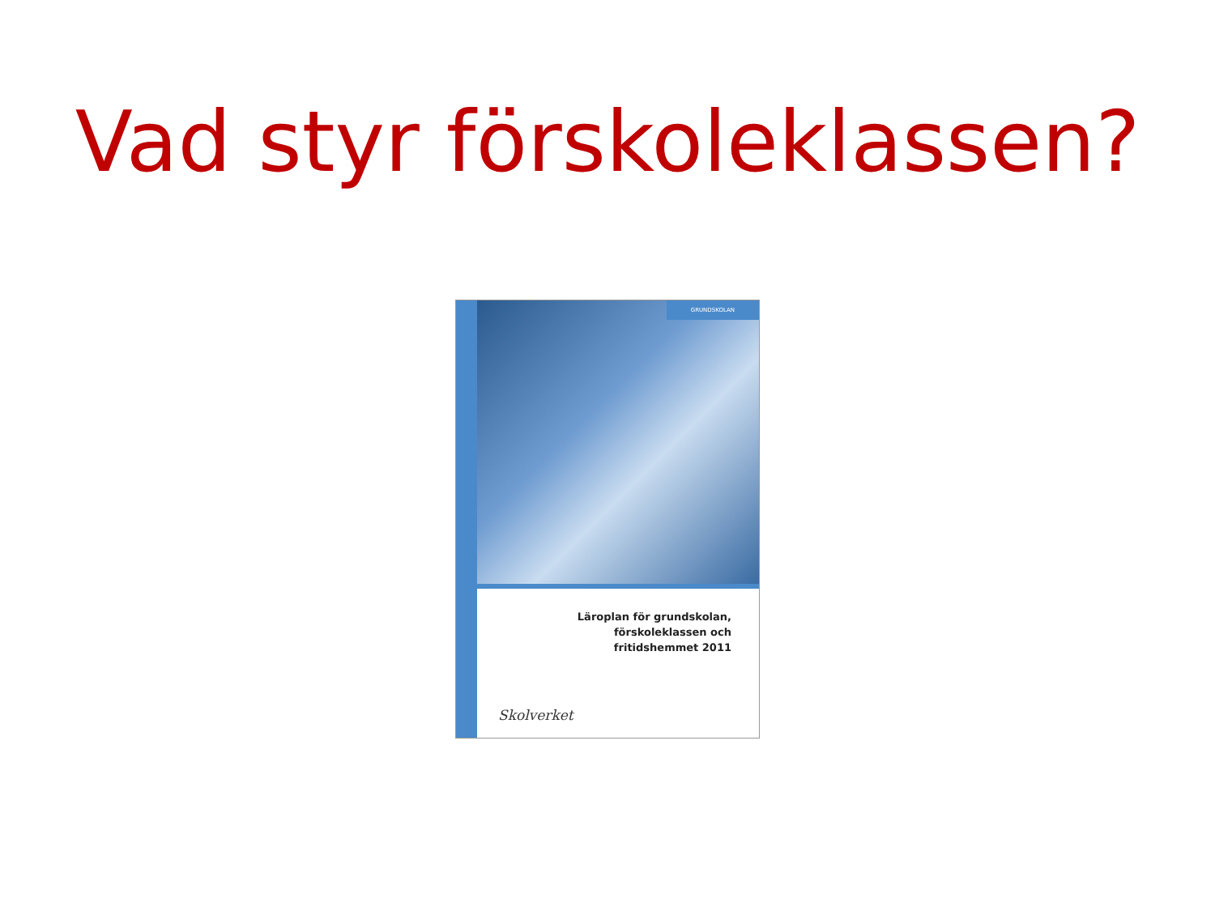Vad styr förskoleklassen?
GRUNDSKOLAN
Läroplan för grundskolan,
förskoleklassen och
fritidshemmet 2011
Skolverket